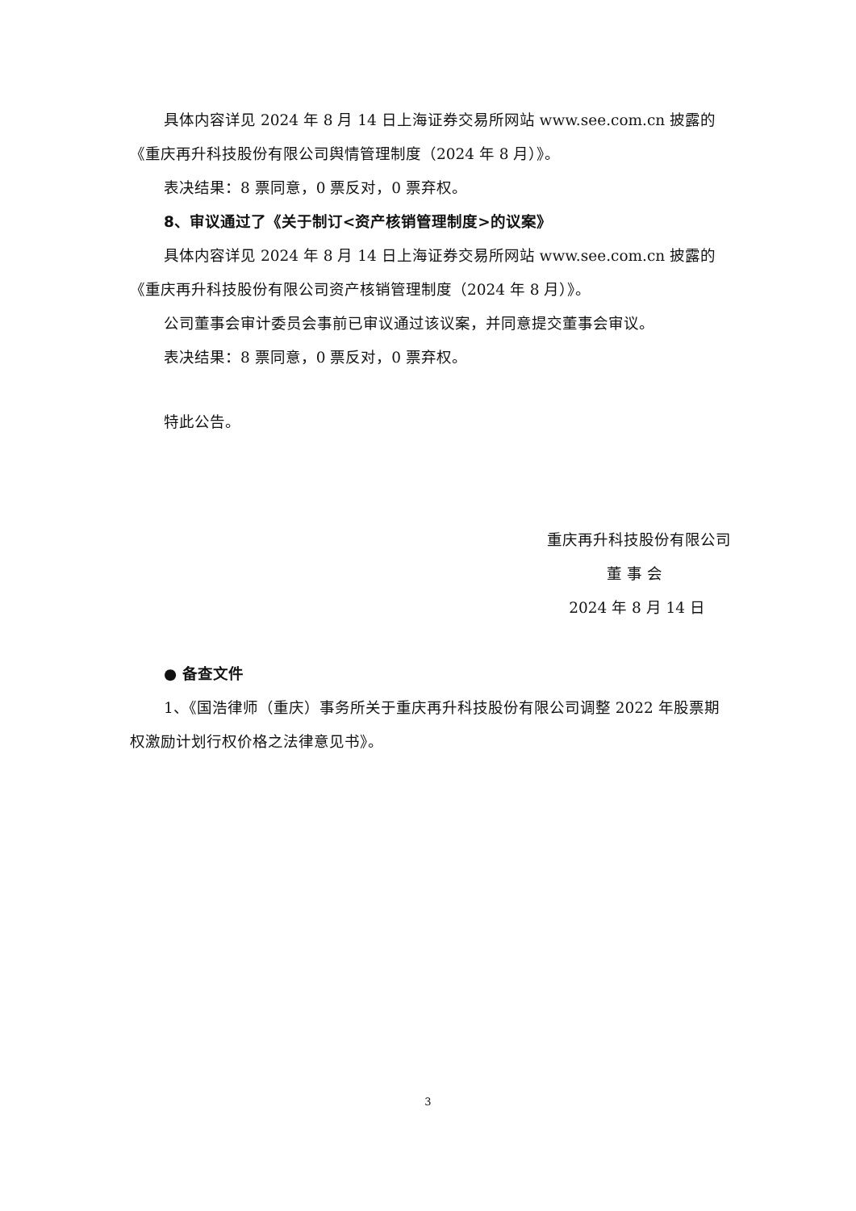具体内容详见 2024 年 8 月 14 日上海证券交易所网站 www.see.com.cn 披露的《重庆再升科技股份有限公司舆情管理制度（2024 年 8 月）》。
表决结果：8 票同意，0 票反对，0 票弃权。
8、审议通过了《关于制订<资产核销管理制度>的议案》
具体内容详见 2024 年 8 月 14 日上海证券交易所网站 www.see.com.cn 披露的《重庆再升科技股份有限公司资产核销管理制度（2024 年 8 月）》。
公司董事会审计委员会事前已审议通过该议案，并同意提交董事会审议。
表决结果：8 票同意，0 票反对，0 票弃权。
特此公告。
重庆再升科技股份有限公司
董 事 会
2024 年 8 月 14 日
● 备查文件
1、《国浩律师（重庆）事务所关于重庆再升科技股份有限公司调整 2022 年股票期权激励计划行权价格之法律意见书》。
3